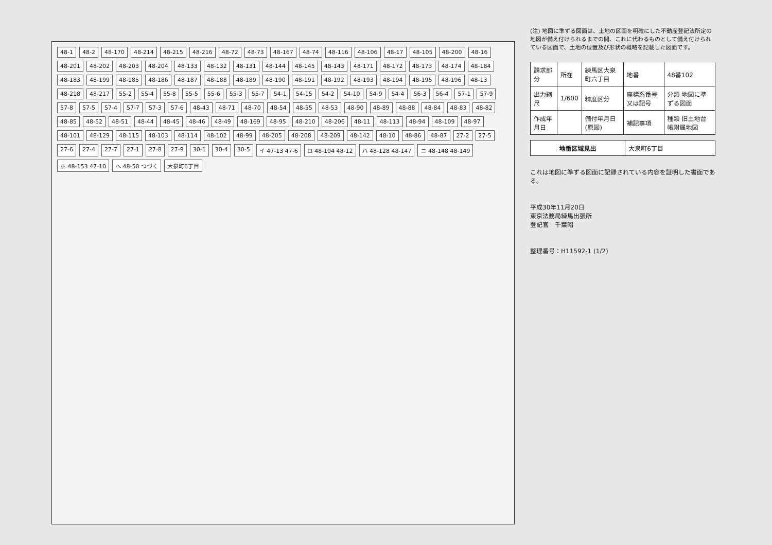48-1 48-2 48-170 48-214 48-215 48-216 48-72 48-73 48-167 48-74 48-116 48-106 48-17 48-105 48-200 48-16 48-201 48-202 48-203 48-204 48-133 48-132 48-131 48-144 48-145 48-143 48-171 48-172 48-173 48-174 48-184 48-183 48-199 48-185 48-186 48-187 48-188 48-189 48-190 48-191 48-192 48-193 48-194 48-195 48-196 48-13 48-218 48-217 55-2 55-4 55-8 55-5 55-6 55-3 55-7 54-1 54-15 54-2 54-10 54-9 54-4 56-3 56-4 57-1 57-9 57-8 57-5 57-4 57-7 57-3 57-6 48-43 48-71 48-70 48-54 48-55 48-53 48-90 48-89 48-88 48-84 48-83 48-82 48-85 48-52 48-51 48-44 48-45 48-46 48-49 48-169 48-95 48-210 48-206 48-11 48-113 48-94 48-109 48-97 48-101 48-129 48-115 48-103 48-114 48-102 48-99 48-205 48-208 48-209 48-142 48-10 48-86 48-87 27-2 27-5 27-6 27-4 27-7 27-1 27-8 27-9 30-1 30-4 30-5 イ 47-13 47-6 ロ 48-104 48-12 ハ 48-128 48-147 ニ 48-148 48-149 ホ 48-153 47-10 へ 48-50 つづく 大泉町6丁目
(注) 地図に準ずる図面は、土地の区画を明確にした不動産登記法所定の地図が備え付けられるまでの間、これに代わるものとして備え付けられている図面で、土地の位置及び形状の概略を記載した図面です。
| 請求部分 | 所在 | 練馬区大泉町六丁目 | 地番 | 48番102 |
| 出力縮尺 | 1/600 | 精度区分 | 座標系番号又は記号 | 分類 地図に準ずる図面 |
| 作成年月日 | | 備付年月日(原図) | 補記事項 | 種類 旧土地台帳附属地図 |
| 地番区域見出 | 大泉町6丁目 |
これは地図に準ずる図面に記録されている内容を証明した書面である。
平成30年11月20日
東京法務局練馬出張所
登記官　千葉昭
整理番号：H11592-1 (1/2)